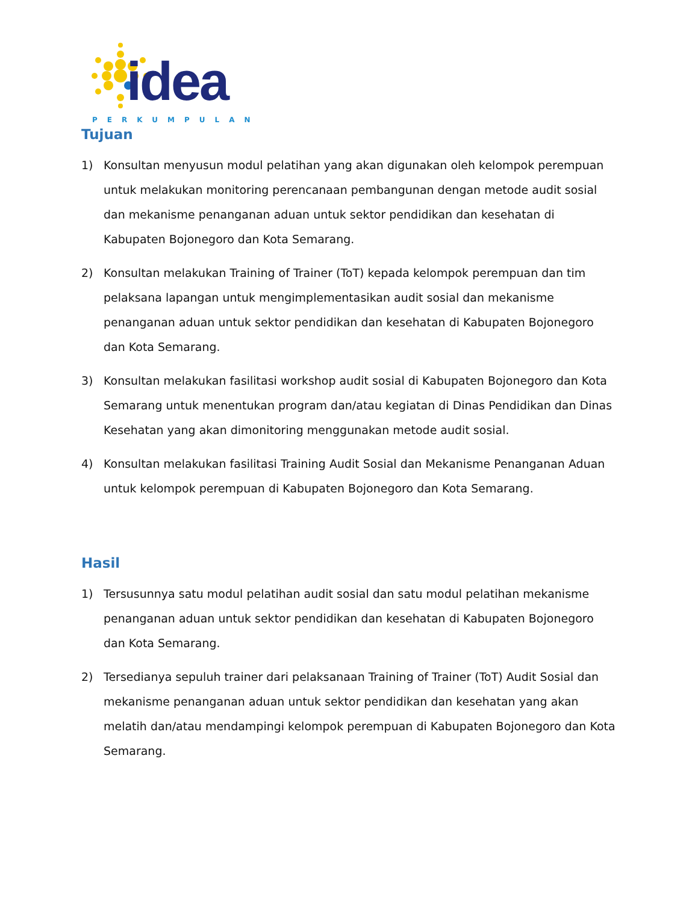idea
PERKUMPULAN
Tujuan
1) Konsultan menyusun modul pelatihan yang akan digunakan oleh kelompok perempuan untuk melakukan monitoring perencanaan pembangunan dengan metode audit sosial dan mekanisme penanganan aduan untuk sektor pendidikan dan kesehatan di Kabupaten Bojonegoro dan Kota Semarang.
2) Konsultan melakukan Training of Trainer (ToT) kepada kelompok perempuan dan tim pelaksana lapangan untuk mengimplementasikan audit sosial dan mekanisme penanganan aduan untuk sektor pendidikan dan kesehatan di Kabupaten Bojonegoro dan Kota Semarang.
3) Konsultan melakukan fasilitasi workshop audit sosial di Kabupaten Bojonegoro dan Kota Semarang untuk menentukan program dan/atau kegiatan di Dinas Pendidikan dan Dinas Kesehatan yang akan dimonitoring menggunakan metode audit sosial.
4) Konsultan melakukan fasilitasi Training Audit Sosial dan Mekanisme Penanganan Aduan untuk kelompok perempuan di Kabupaten Bojonegoro dan Kota Semarang.
Hasil
1) Tersusunnya satu modul pelatihan audit sosial dan satu modul pelatihan mekanisme penanganan aduan untuk sektor pendidikan dan kesehatan di Kabupaten Bojonegoro dan Kota Semarang.
2) Tersedianya sepuluh trainer dari pelaksanaan Training of Trainer (ToT) Audit Sosial dan mekanisme penanganan aduan untuk sektor pendidikan dan kesehatan yang akan melatih dan/atau mendampingi kelompok perempuan di Kabupaten Bojonegoro dan Kota Semarang.